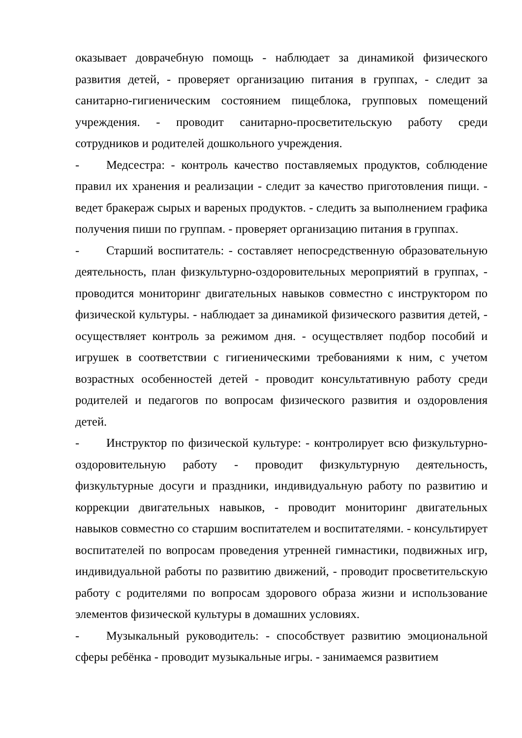оказывает доврачебную помощь - наблюдает за динамикой физического развития детей, - проверяет организацию питания в группах, - следит за санитарно-гигиеническим состоянием пищеблока, групповых помещений учреждения. - проводит санитарно-просветительскую работу среди сотрудников и родителей дошкольного учреждения.
- Медсестра: - контроль качество поставляемых продуктов, соблюдение правил их хранения и реализации - следит за качество приготовления пищи. - ведет бракераж сырых и вареных продуктов. - следить за выполнением графика получения пиши по группам. - проверяет организацию питания в группах.
- Старший воспитатель: - составляет непосредственную образовательную деятельность, план физкультурно-оздоровительных мероприятий в группах, - проводится мониторинг двигательных навыков совместно с инструктором по физической культуры. - наблюдает за динамикой физического развития детей, - осуществляет контроль за режимом дня. - осуществляет подбор пособий и игрушек в соответствии с гигиеническими требованиями к ним, с учетом возрастных особенностей детей - проводит консультативную работу среди родителей и педагогов по вопросам физического развития и оздоровления детей.
- Инструктор по физической культуре: - контролирует всю физкультурно- оздоровительную работу - проводит физкультурную деятельность, физкультурные досуги и праздники, индивидуальную работу по развитию и коррекции двигательных навыков, - проводит мониторинг двигательных навыков совместно со старшим воспитателем и воспитателями. - консультирует воспитателей по вопросам проведения утренней гимнастики, подвижных игр, индивидуальной работы по развитию движений, - проводит просветительскую работу с родителями по вопросам здорового образа жизни и использование элементов физической культуры в домашних условиях.
- Музыкальный руководитель: - способствует развитию эмоциональной сферы ребёнка - проводит музыкальные игры. - занимаемся развитием